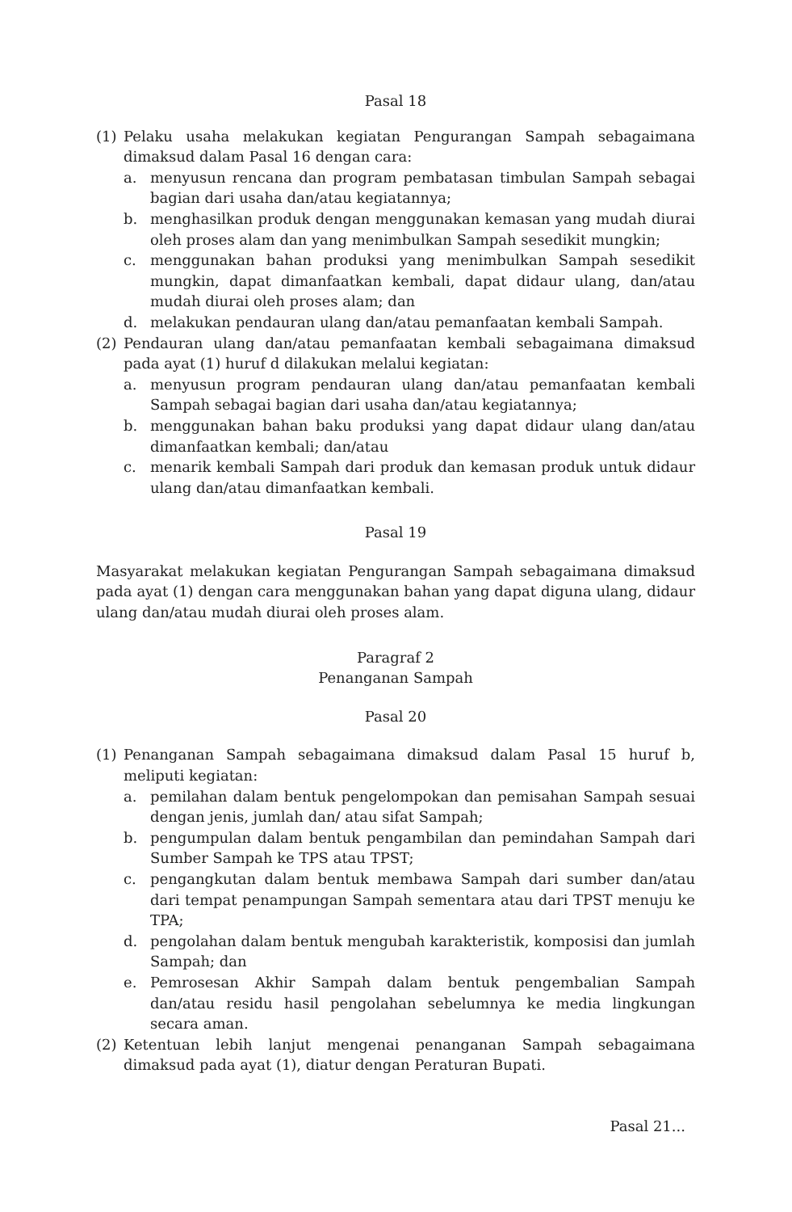Pasal 18
(1) Pelaku usaha melakukan kegiatan Pengurangan Sampah sebagaimana dimaksud dalam Pasal 16 dengan cara:
a. menyusun rencana dan program pembatasan timbulan Sampah sebagai bagian dari usaha dan/atau kegiatannya;
b. menghasilkan produk dengan menggunakan kemasan yang mudah diurai oleh proses alam dan yang menimbulkan Sampah sesedikit mungkin;
c. menggunakan bahan produksi yang menimbulkan Sampah sesedikit mungkin, dapat dimanfaatkan kembali, dapat didaur ulang, dan/atau mudah diurai oleh proses alam; dan
d. melakukan pendauran ulang dan/atau pemanfaatan kembali Sampah.
(2) Pendauran ulang dan/atau pemanfaatan kembali sebagaimana dimaksud pada ayat (1) huruf d dilakukan melalui kegiatan:
a. menyusun program pendauran ulang dan/atau pemanfaatan kembali Sampah sebagai bagian dari usaha dan/atau kegiatannya;
b. menggunakan bahan baku produksi yang dapat didaur ulang dan/atau dimanfaatkan kembali; dan/atau
c. menarik kembali Sampah dari produk dan kemasan produk untuk didaur ulang dan/atau dimanfaatkan kembali.
Pasal 19
Masyarakat melakukan kegiatan Pengurangan Sampah sebagaimana dimaksud pada ayat (1) dengan cara menggunakan bahan yang dapat diguna ulang, didaur ulang dan/atau mudah diurai oleh proses alam.
Paragraf 2
Penanganan Sampah
Pasal 20
(1) Penanganan Sampah sebagaimana dimaksud dalam Pasal 15 huruf b, meliputi kegiatan:
a. pemilahan dalam bentuk pengelompokan dan pemisahan Sampah sesuai dengan jenis, jumlah dan/ atau sifat Sampah;
b. pengumpulan dalam bentuk pengambilan dan pemindahan Sampah dari Sumber Sampah ke TPS atau TPST;
c. pengangkutan dalam bentuk membawa Sampah dari sumber dan/atau dari tempat penampungan Sampah sementara atau dari TPST menuju ke TPA;
d. pengolahan dalam bentuk mengubah karakteristik, komposisi dan jumlah Sampah; dan
e. Pemrosesan Akhir Sampah dalam bentuk pengembalian Sampah dan/atau residu hasil pengolahan sebelumnya ke media lingkungan secara aman.
(2) Ketentuan lebih lanjut mengenai penanganan Sampah sebagaimana dimaksud pada ayat (1), diatur dengan Peraturan Bupati.
Pasal 21...